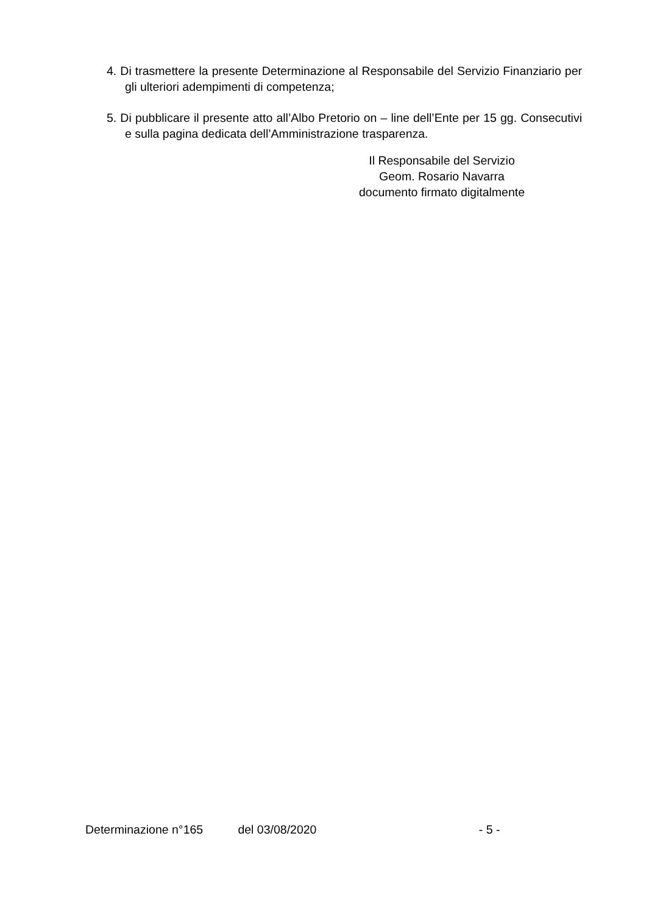4. Di trasmettere la presente Determinazione al Responsabile del Servizio Finanziario per gli ulteriori adempimenti di competenza;
5. Di pubblicare il presente atto all’Albo Pretorio on – line dell’Ente per 15 gg. Consecutivi e sulla pagina dedicata dell’Amministrazione trasparenza.
Il Responsabile del Servizio
Geom. Rosario Navarra
documento firmato digitalmente
Determinazione n°165 del 03/08/2020 - 5 -